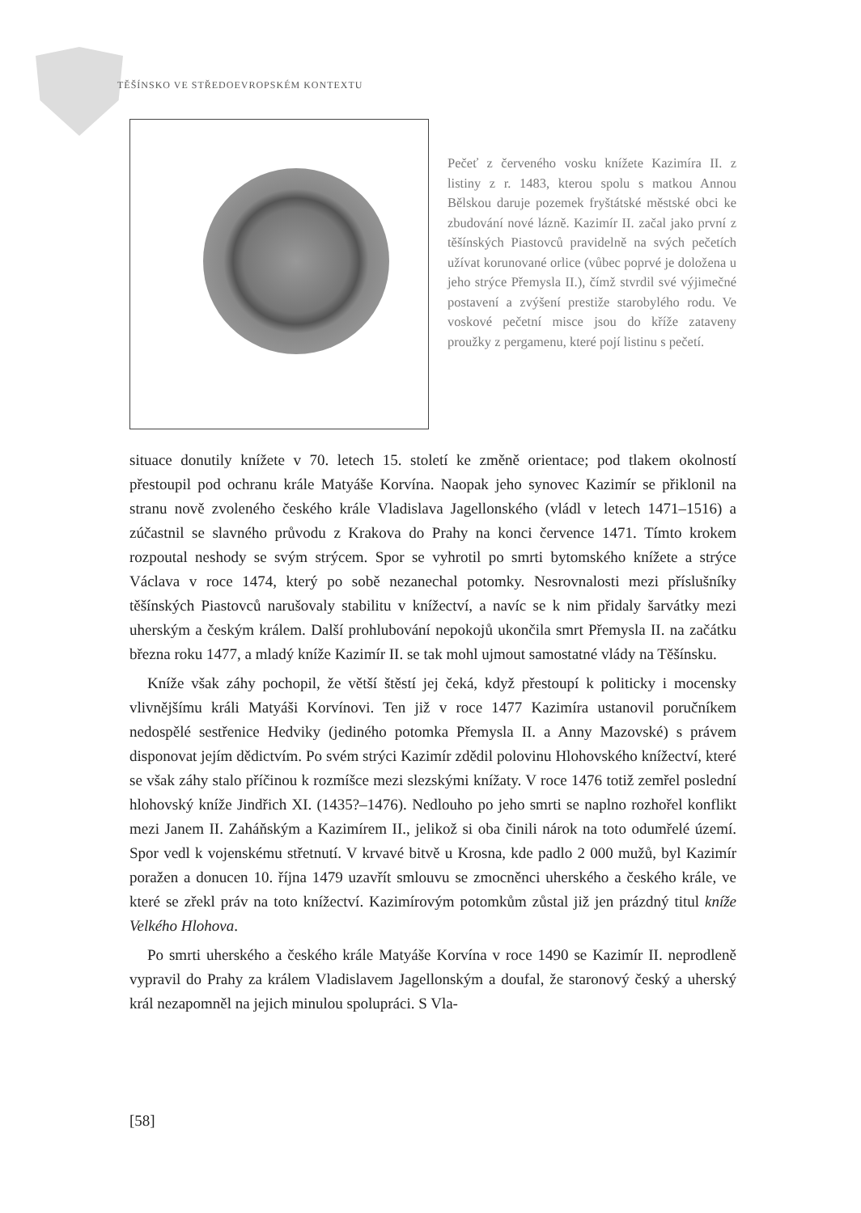TĚŠÍNSKO VE STŘEDOEVROPSKÉM KONTEXTU
Pečeť z červeného vosku knížete Kazimíra II. z listiny z r. 1483, kterou spolu s matkou Annou Bělskou daruje pozemek fryštátské městské obci ke zbudování nové lázně. Kazimír II. začal jako první z těšínských Piastovců pravidelně na svých pečetích užívat korunované orlice (vůbec poprvé je doložena u jeho strýce Přemysla II.), čímž stvrdil své výjimečné postavení a zvýšení prestiže starobylého rodu. Ve voskové pečetní misce jsou do kříže zataveny proužky z pergamenu, které pojí listinu s pečetí.
situace donutily knížete v 70. letech 15. století ke změně orientace; pod tlakem okolností přestoupil pod ochranu krále Matyáše Korvína. Naopak jeho synovec Kazimír se přiklonil na stranu nově zvoleného českého krále Vladislava Jagellonského (vládl v letech 1471–1516) a zúčastnil se slavného průvodu z Krakova do Prahy na konci července 1471. Tímto krokem rozpoutal neshody se svým strýcem. Spor se vyhrotil po smrti bytomského knížete a strýce Václava v roce 1474, který po sobě nezanechal potomky. Nesrovnalosti mezi příslušníky těšínských Piastovců narušovaly stabilitu v knížectví, a navíc se k nim přidaly šarvátky mezi uherským a českým králem. Další prohlubování nepokojů ukončila smrt Přemysla II. na začátku března roku 1477, a mladý kníže Kazimír II. se tak mohl ujmout samostatné vlády na Těšínsku.
Kníže však záhy pochopil, že větší štěstí jej čeká, když přestoupí k politicky i mocensky vlivnějšímu králi Matyáši Korvínovi. Ten již v roce 1477 Kazimíra ustanovil poručníkem nedospělé sestřenice Hedviky (jediného potomka Přemysla II. a Anny Mazovské) s právem disponovat jejím dědictvím. Po svém strýci Kazimír zdědil polovinu Hlohovského knížectví, které se však záhy stalo příčinou k rozmíšce mezi slezskými knížaty. V roce 1476 totiž zemřel poslední hlohovský kníže Jindřich XI. (1435?–1476). Nedlouho po jeho smrti se naplno rozhořel konflikt mezi Janem II. Zaháňským a Kazimírem II., jelikož si oba činili nárok na toto odumřelé území. Spor vedl k vojenskému střetnutí. V krvavé bitvě u Krosna, kde padlo 2 000 mužů, byl Kazimír poražen a donucen 10. října 1479 uzavřít smlouvu se zmocněnci uherského a českého krále, ve které se zřekl práv na toto knížectví. Kazimírovým potomkům zůstal již jen prázdný titul kníže Velkého Hlohova.
Po smrti uherského a českého krále Matyáše Korvína v roce 1490 se Kazimír II. neprodleně vypravil do Prahy za králem Vladislavem Jagellonským a doufal, že staronový český a uherský král nezapomněl na jejich minulou spolupráci. S Vla-
[58]